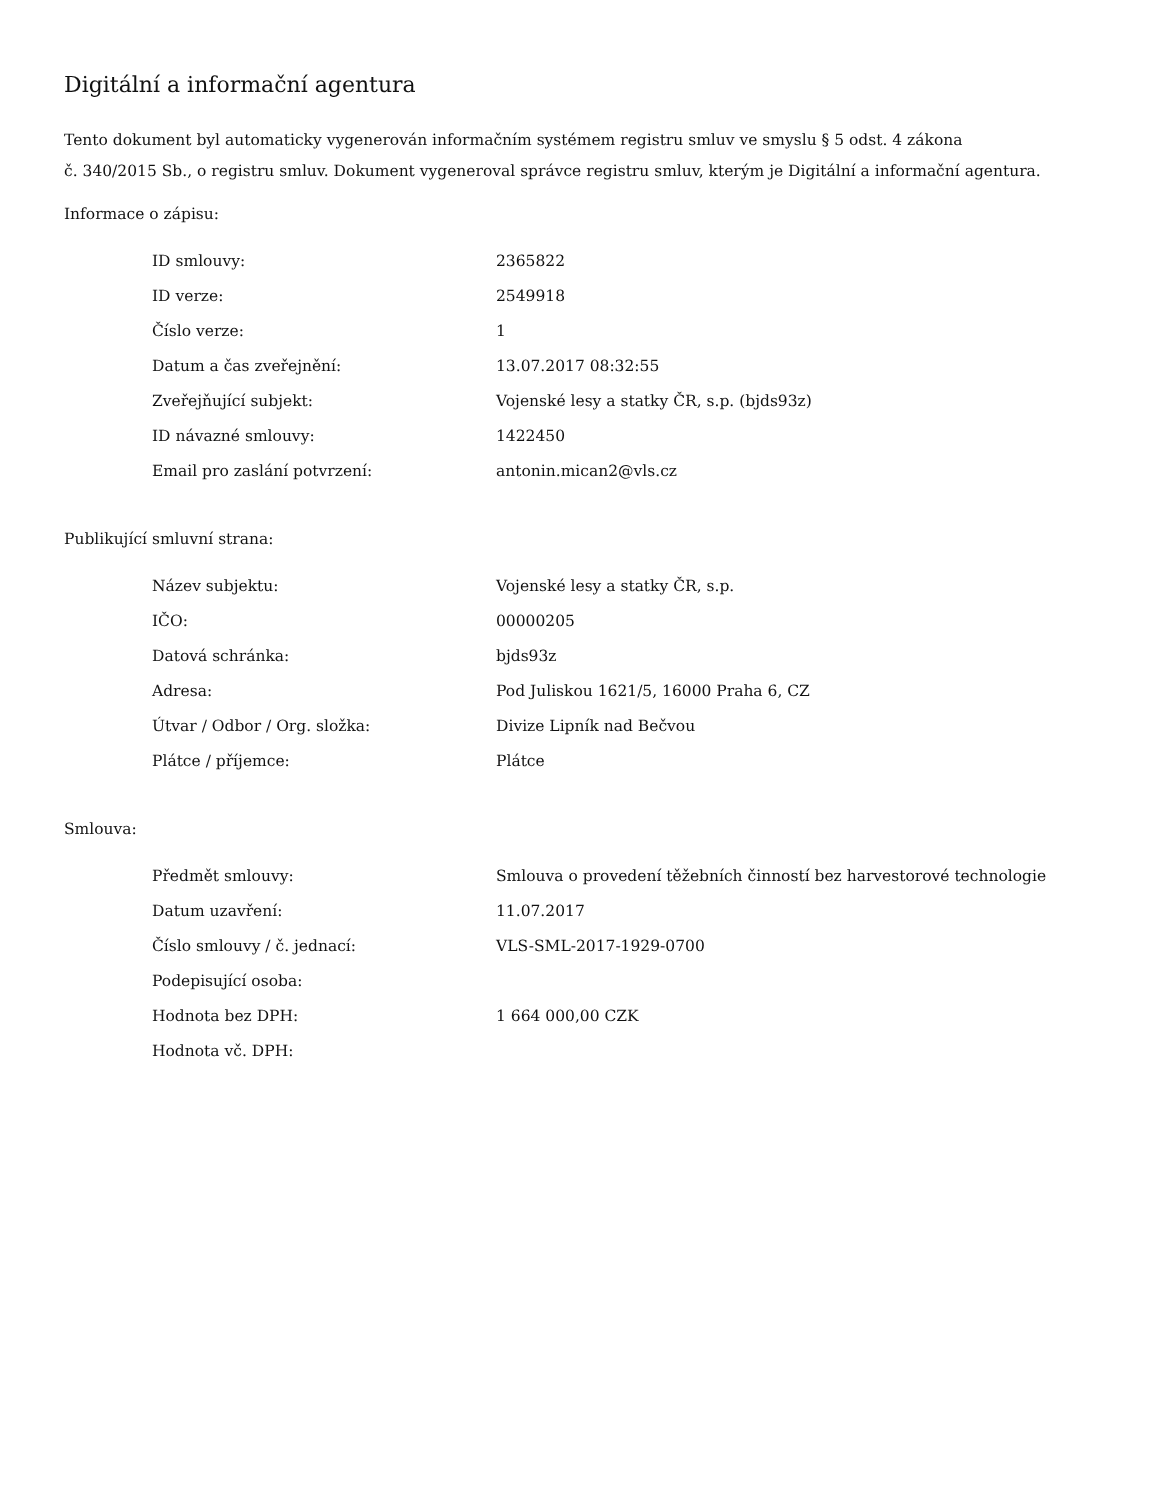Digitální a informační agentura
Tento dokument byl automaticky vygenerován informačním systémem registru smluv ve smyslu § 5 odst. 4 zákona
č. 340/2015 Sb., o registru smluv. Dokument vygeneroval správce registru smluv, kterým je Digitální a informační agentura.
Informace o zápisu:
| ID smlouvy: | 2365822 |
| ID verze: | 2549918 |
| Číslo verze: | 1 |
| Datum a čas zveřejnění: | 13.07.2017 08:32:55 |
| Zveřejňující subjekt: | Vojenské lesy a statky ČR, s.p. (bjds93z) |
| ID návazné smlouvy: | 1422450 |
| Email pro zaslání potvrzení: | antonin.mican2@vls.cz |
Publikující smluvní strana:
| Název subjektu: | Vojenské lesy a statky ČR, s.p. |
| IČO: | 00000205 |
| Datová schránka: | bjds93z |
| Adresa: | Pod Juliskou 1621/5, 16000 Praha 6, CZ |
| Útvar / Odbor / Org. složka: | Divize Lipník nad Bečvou |
| Plátce / příjemce: | Plátce |
Smlouva:
| Předmět smlouvy: | Smlouva o provedení těžebních činností bez harvestorové technologie |
| Datum uzavření: | 11.07.2017 |
| Číslo smlouvy / č. jednací: | VLS-SML-2017-1929-0700 |
| Podepisující osoba: | |
| Hodnota bez DPH: | 1 664 000,00 CZK |
| Hodnota vč. DPH: | |